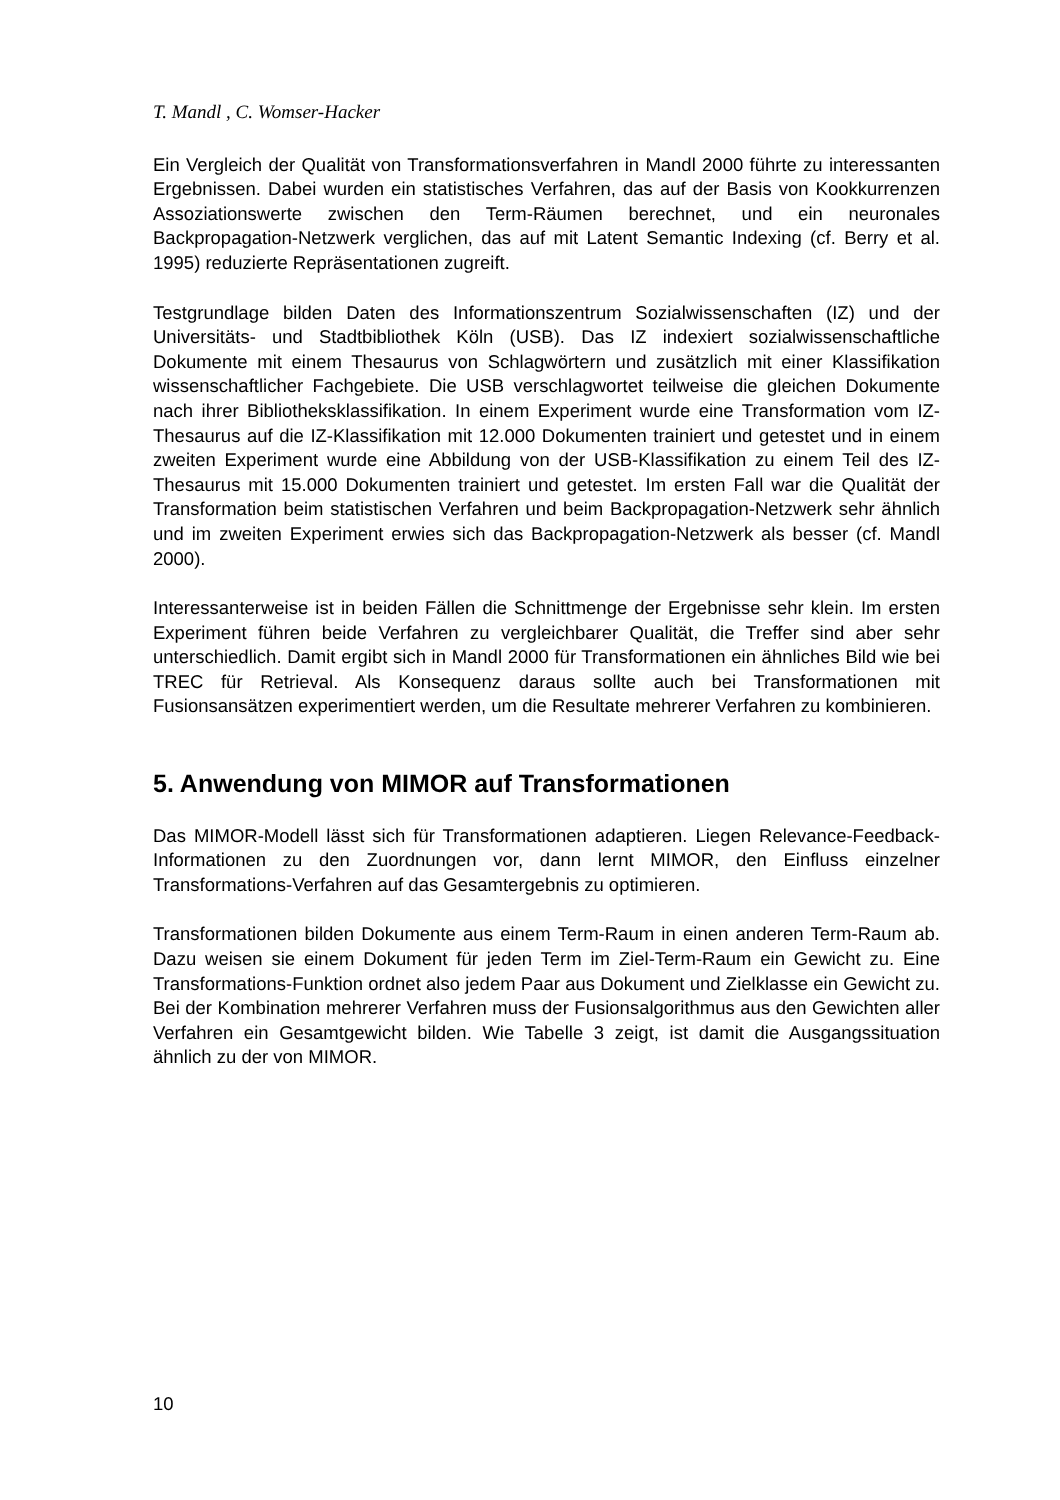T. Mandl , C. Womser-Hacker
Ein Vergleich der Qualität von Transformationsverfahren in Mandl 2000 führte zu interessanten Ergebnissen. Dabei wurden ein statistisches Verfahren, das auf der Basis von Kookkurrenzen Assoziationswerte zwischen den Term-Räumen berechnet, und ein neuronales Backpropagation-Netzwerk verglichen, das auf mit Latent Semantic Indexing (cf. Berry et al. 1995) reduzierte Repräsentationen zugreift.
Testgrundlage bilden Daten des Informationszentrum Sozialwissenschaften (IZ) und der Universitäts- und Stadtbibliothek Köln (USB). Das IZ indexiert sozialwissenschaftliche Dokumente mit einem Thesaurus von Schlagwörtern und zusätzlich mit einer Klassifikation wissenschaftlicher Fachgebiete. Die USB verschlagwortet teilweise die gleichen Dokumente nach ihrer Bibliotheksklassifikation. In einem Experiment wurde eine Transformation vom IZ-Thesaurus auf die IZ-Klassifikation mit 12.000 Dokumenten trainiert und getestet und in einem zweiten Experiment wurde eine Abbildung von der USB-Klassifikation zu einem Teil des IZ-Thesaurus mit 15.000 Dokumenten trainiert und getestet. Im ersten Fall war die Qualität der Transformation beim statistischen Verfahren und beim Backpropagation-Netzwerk sehr ähnlich und im zweiten Experiment erwies sich das Backpropagation-Netzwerk als besser (cf. Mandl 2000).
Interessanterweise ist in beiden Fällen die Schnittmenge der Ergebnisse sehr klein. Im ersten Experiment führen beide Verfahren zu vergleichbarer Qualität, die Treffer sind aber sehr unterschiedlich. Damit ergibt sich in Mandl 2000 für Transformationen ein ähnliches Bild wie bei TREC für Retrieval. Als Konsequenz daraus sollte auch bei Transformationen mit Fusionsansätzen experimentiert werden, um die Resultate mehrerer Verfahren zu kombinieren.
5. Anwendung von MIMOR auf Transformationen
Das MIMOR-Modell lässt sich für Transformationen adaptieren. Liegen Relevance-Feedback-Informationen zu den Zuordnungen vor, dann lernt MIMOR, den Einfluss einzelner Transformations-Verfahren auf das Gesamtergebnis zu optimieren.
Transformationen bilden Dokumente aus einem Term-Raum in einen anderen Term-Raum ab. Dazu weisen sie einem Dokument für jeden Term im Ziel-Term-Raum ein Gewicht zu. Eine Transformations-Funktion ordnet also jedem Paar aus Dokument und Zielklasse ein Gewicht zu. Bei der Kombination mehrerer Verfahren muss der Fusionsalgorithmus aus den Gewichten aller Verfahren ein Gesamtgewicht bilden. Wie Tabelle 3 zeigt, ist damit die Ausgangssituation ähnlich zu der von MIMOR.
10